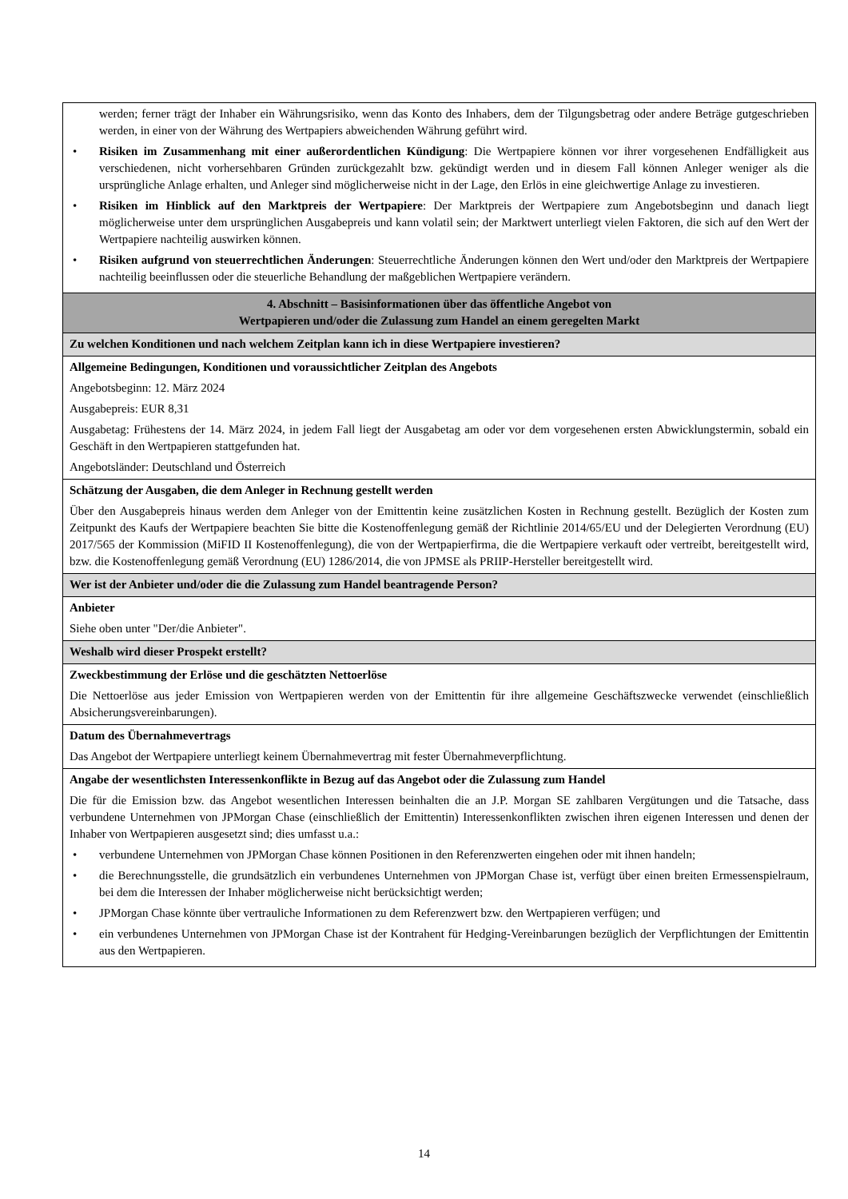| werden; ferner trägt der Inhaber ein Währungsrisiko, wenn das Konto des Inhabers, dem der Tilgungsbetrag oder andere Beträge gutgeschrieben werden, in einer von der Währung des Wertpapiers abweichenden Währung geführt wird. • Risiken im Zusammenhang mit einer außerordentlichen Kündigung : Die Wertpapiere können vor ihrer vorgesehenen Endfälligkeit aus verschiedenen, nicht vorhersehbaren Gründen zurückgezahlt bzw. gekündigt werden und in diesem Fall können Anleger weniger als die ursprüngliche Anlage erhalten, und Anleger sind möglicherweise nicht in der Lage, den Erlös in eine gleichwertige Anlage zu investieren. • Risiken im Hinblick auf den Marktpreis der Wertpapiere : Der Marktpreis der Wertpapiere zum Angebotsbeginn und danach liegt möglicherweise unter dem ursprünglichen Ausgabepreis und kann volatil sein; der Marktwert unterliegt vielen Faktoren, die sich auf den Wert der Wertpapiere nachteilig auswirken können. • Risiken aufgrund von steuerrechtlichen Änderungen : Steuerrechtliche Änderungen können den Wert und/oder den Marktpreis der Wertpapiere nachteilig beeinflussen oder die steuerliche Behandlung der maßgeblichen Wertpapiere verändern. |
| 4. Abschnitt – Basisinformationen über das öffentliche Angebot von Wertpapieren und/oder die Zulassung zum Handel an einem geregelten Markt |
| Zu welchen Konditionen und nach welchem Zeitplan kann ich in diese Wertpapiere investieren? |
| Allgemeine Bedingungen, Konditionen und voraussichtlicher Zeitplan des Angebots Angebotsbeginn: 12. März 2024 Ausgabepreis: EUR 8,31 Ausgabetag: Frühestens der 14. März 2024, in jedem Fall liegt der Ausgabetag am oder vor dem vorgesehenen ersten Abwicklungstermin, sobald ein Geschäft in den Wertpapieren stattgefunden hat. Angebotsländer: Deutschland und Österreich |
| Schätzung der Ausgaben, die dem Anleger in Rechnung gestellt werden Über den Ausgabepreis hinaus werden dem Anleger von der Emittentin keine zusätzlichen Kosten in Rechnung gestellt. Bezüglich der Kosten zum Zeitpunkt des Kaufs der Wertpapiere beachten Sie bitte die Kostenoffenlegung gemäß der Richtlinie 2014/65/EU und der Delegierten Verordnung (EU) 2017/565 der Kommission (MiFID II Kostenoffenlegung), die von der Wertpapierfirma, die die Wertpapiere verkauft oder vertreibt, bereitgestellt wird, bzw. die Kostenoffenlegung gemäß Verordnung (EU) 1286/2014, die von JPMSE als PRIIP-Hersteller bereitgestellt wird. |
| Wer ist der Anbieter und/oder die die Zulassung zum Handel beantragende Person? |
| Anbieter Siehe oben unter "Der/die Anbieter". |
| Weshalb wird dieser Prospekt erstellt? |
| Zweckbestimmung der Erlöse und die geschätzten Nettoerlöse Die Nettoerlöse aus jeder Emission von Wertpapieren werden von der Emittentin für ihre allgemeine Geschäftszwecke verwendet (einschließlich Absicherungsvereinbarungen). |
| Datum des Übernahmevertrags Das Angebot der Wertpapiere unterliegt keinem Übernahmevertrag mit fester Übernahmeverpflichtung. |
| Angabe der wesentlichsten Interessenkonflikte in Bezug auf das Angebot oder die Zulassung zum Handel Die für die Emission bzw. das Angebot wesentlichen Interessen beinhalten die an J.P. Morgan SE zahlbaren Vergütungen und die Tatsache, dass verbundene Unternehmen von JPMorgan Chase (einschließlich der Emittentin) Interessenkonflikten zwischen ihren eigenen Interessen und denen der Inhaber von Wertpapieren ausgesetzt sind; dies umfasst u.a.: • verbundene Unternehmen von JPMorgan Chase können Positionen in den Referenzwerten eingehen oder mit ihnen handeln; • die Berechnungsstelle, die grundsätzlich ein verbundenes Unternehmen von JPMorgan Chase ist, verfügt über einen breiten Ermessenspielraum, bei dem die Interessen der Inhaber möglicherweise nicht berücksichtigt werden; • JPMorgan Chase könnte über vertrauliche Informationen zu dem Referenzwert bzw. den Wertpapieren verfügen; und • ein verbundenes Unternehmen von JPMorgan Chase ist der Kontrahent für Hedging-Vereinbarungen bezüglich der Verpflichtungen der Emittentin aus den Wertpapieren. |
14